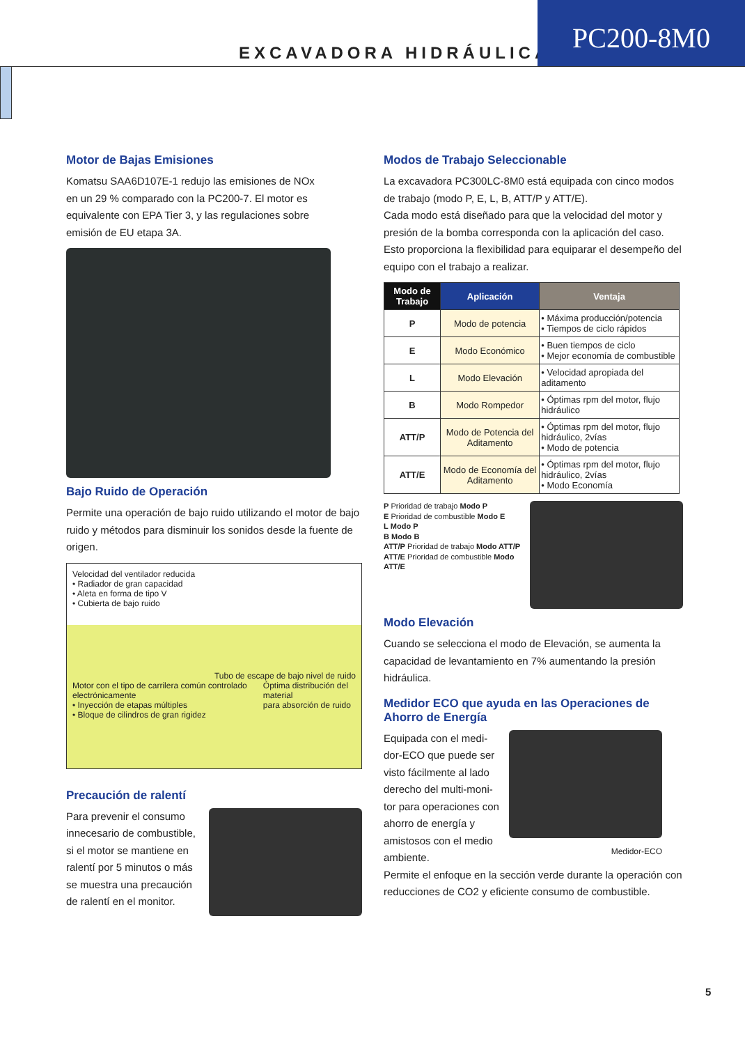EXCAVADORA HIDRÁULICA
PC200-8M0
Motor de Bajas Emisiones
Komatsu SAA6D107E-1 redujo las emisiones de NOx en un 29 % comparado con la PC200-7. El motor es equivalente con EPA Tier 3, y las regulaciones sobre emisión de EU etapa 3A.
Bajo Ruido de Operación
Permite una operación de bajo ruido utilizando el motor de bajo ruido y métodos para disminuir los sonidos desde la fuente de origen.
Velocidad del ventilador reducida
• Radiador de gran capacidad
• Aleta en forma de tipo V
• Cubierta de bajo ruido
Tubo de escape de bajo nivel de ruido
Motor con el tipo de carrilera común controlado electrónicamente
• Inyección de etapas múltiples
• Bloque de cilindros de gran rigidez
Óptima distribución del material
para absorción de ruido
Precaución de ralentí
Para prevenir el consumo innecesario de combustible, si el motor se mantiene en ralentí por 5 minutos o más se muestra una precaución de ralentí en el monitor.
Modos de Trabajo Seleccionable
La excavadora PC300LC-8M0 está equipada con cinco modos de trabajo (modo P, E, L, B, ATT/P y ATT/E).
Cada modo está diseñado para que la velocidad del motor y presión de la bomba corresponda con la aplicación del caso. Esto proporciona la flexibilidad para equiparar el desempeño del equipo con el trabajo a realizar.
| Modo de Trabajo | Aplicación | Ventaja |
| --- | --- | --- |
| P | Modo de potencia | • Máxima producción/potencia • Tiempos de ciclo rápidos |
| E | Modo Económico | • Buen tiempos de ciclo • Mejor economía de combustible |
| L | Modo Elevación | • Velocidad apropiada del aditamento |
| B | Modo Rompedor | • Óptimas rpm del motor, flujo hidráulico |
| ATT/P | Modo de Potencia del Aditamento | • Óptimas rpm del motor, flujo hidráulico, 2vías • Modo de potencia |
| ATT/E | Modo de Economía del Aditamento | • Óptimas rpm del motor, flujo hidráulico, 2vías • Modo Economía |
P Prioridad de trabajo Modo P
E Prioridad de combustible Modo E
L Modo P
B Modo B
ATT/P Prioridad de trabajo Modo ATT/P
ATT/E Prioridad de combustible Modo ATT/E
Modo Elevación
Cuando se selecciona el modo de Elevación, se aumenta la capacidad de levantamiento en 7% aumentando la presión hidráulica.
Medidor ECO que ayuda en las Operaciones de Ahorro de Energía
Equipada con el medi-dor-ECO que puede ser visto fácilmente al lado derecho del multi-moni-tor para operaciones con ahorro de energía y amistosos con el medio ambiente.
Medidor-ECO
Permite el enfoque en la sección verde durante la operación con reducciones de CO2 y eficiente consumo de combustible.
5